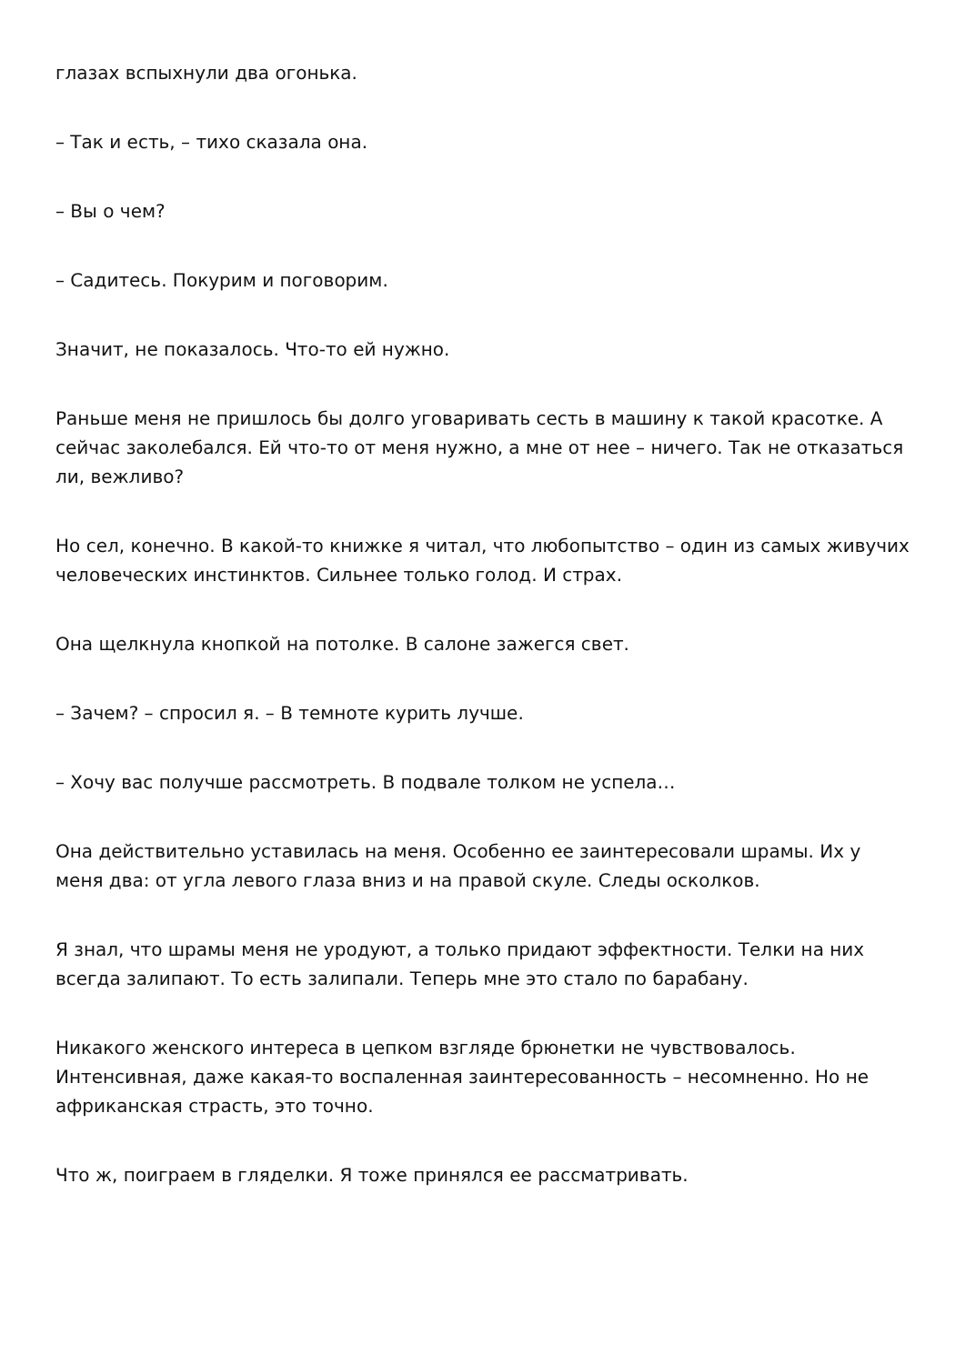глазах вспыхнули два огонька.
– Так и есть, – тихо сказала она.
– Вы о чем?
– Садитесь. Покурим и поговорим.
Значит, не показалось. Что-то ей нужно.
Раньше меня не пришлось бы долго уговаривать сесть в машину к такой красотке. А сейчас заколебался. Ей что-то от меня нужно, а мне от нее – ничего. Так не отказаться ли, вежливо?
Но сел, конечно. В какой-то книжке я читал, что любопытство – один из самых живучих человеческих инстинктов. Сильнее только голод. И страх.
Она щелкнула кнопкой на потолке. В салоне зажегся свет.
– Зачем? – спросил я. – В темноте курить лучше.
– Хочу вас получше рассмотреть. В подвале толком не успела…
Она действительно уставилась на меня. Особенно ее заинтересовали шрамы. Их у меня два: от угла левого глаза вниз и на правой скуле. Следы осколков.
Я знал, что шрамы меня не уродуют, а только придают эффектности. Телки на них всегда залипают. То есть залипали. Теперь мне это стало по барабану.
Никакого женского интереса в цепком взгляде брюнетки не чувствовалось. Интенсивная, даже какая-то воспаленная заинтересованность – несомненно. Но не африканская страсть, это точно.
Что ж, поиграем в гляделки. Я тоже принялся ее рассматривать.